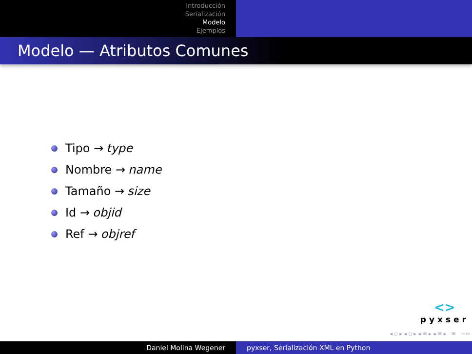Introducción
Serialización
Modelo
Ejemplos
Modelo — Atributos Comunes
Tipo → type
Nombre → name
Tamaño → size
Id → objid
Ref → objref
<>
pyxser
◂ ▫ ▸ ◂ ▫ ▸ ◂ ≡ ▸ ◂ ≡ ▸ ≡ ∽∾
Daniel Molina Wegener pyxser, Serialización XML en Python